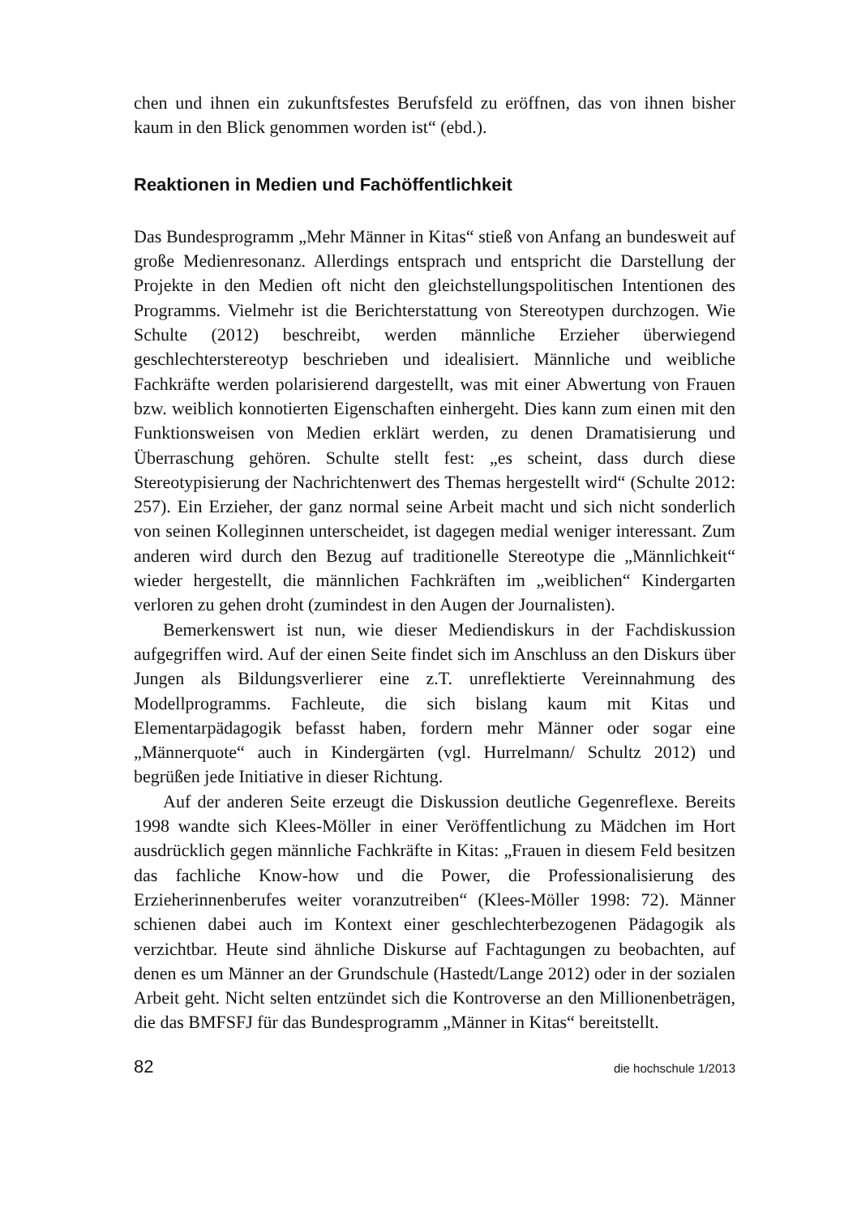chen und ihnen ein zukunftsfestes Berufsfeld zu eröffnen, das von ihnen bisher kaum in den Blick genommen worden ist“ (ebd.).
Reaktionen in Medien und Fachöffentlichkeit
Das Bundesprogramm „Mehr Männer in Kitas“ stieß von Anfang an bundesweit auf große Medienresonanz. Allerdings entsprach und entspricht die Darstellung der Projekte in den Medien oft nicht den gleichstellungspolitischen Intentionen des Programms. Vielmehr ist die Berichterstattung von Stereotypen durchzogen. Wie Schulte (2012) beschreibt, werden männliche Erzieher überwiegend geschlechterstereotyp beschrieben und idealisiert. Männliche und weibliche Fachkräfte werden polarisierend dargestellt, was mit einer Abwertung von Frauen bzw. weiblich konnotierten Eigenschaften einhergeht. Dies kann zum einen mit den Funktionsweisen von Medien erklärt werden, zu denen Dramatisierung und Überraschung gehören. Schulte stellt fest: „es scheint, dass durch diese Stereotypisierung der Nachrichtenwert des Themas hergestellt wird“ (Schulte 2012: 257). Ein Erzieher, der ganz normal seine Arbeit macht und sich nicht sonderlich von seinen Kolleginnen unterscheidet, ist dagegen medial weniger interessant. Zum anderen wird durch den Bezug auf traditionelle Stereotype die „Männlichkeit“ wieder hergestellt, die männlichen Fachkräften im „weiblichen“ Kindergarten verloren zu gehen droht (zumindest in den Augen der Journalisten).
Bemerkenswert ist nun, wie dieser Mediendiskurs in der Fachdiskussion aufgegriffen wird. Auf der einen Seite findet sich im Anschluss an den Diskurs über Jungen als Bildungsverlierer eine z.T. unreflektierte Vereinnahmung des Modellprogramms. Fachleute, die sich bislang kaum mit Kitas und Elementarpädagogik befasst haben, fordern mehr Männer oder sogar eine „Männerquote“ auch in Kindergärten (vgl. Hurrelmann/ Schultz 2012) und begrüßen jede Initiative in dieser Richtung.
Auf der anderen Seite erzeugt die Diskussion deutliche Gegenreflexe. Bereits 1998 wandte sich Klees-Möller in einer Veröffentlichung zu Mädchen im Hort ausdrücklich gegen männliche Fachkräfte in Kitas: „Frauen in diesem Feld besitzen das fachliche Know-how und die Power, die Professionalisierung des Erzieherinnenberufes weiter voranzutreiben“ (Klees-Möller 1998: 72). Männer schienen dabei auch im Kontext einer geschlechterbezogenen Pädagogik als verzichtbar. Heute sind ähnliche Diskurse auf Fachtagungen zu beobachten, auf denen es um Männer an der Grundschule (Hastedt/Lange 2012) oder in der sozialen Arbeit geht. Nicht selten entzündet sich die Kontroverse an den Millionenbeträgen, die das BMFSFJ für das Bundesprogramm „Männer in Kitas“ bereitstellt.
82 die hochschule 1/2013